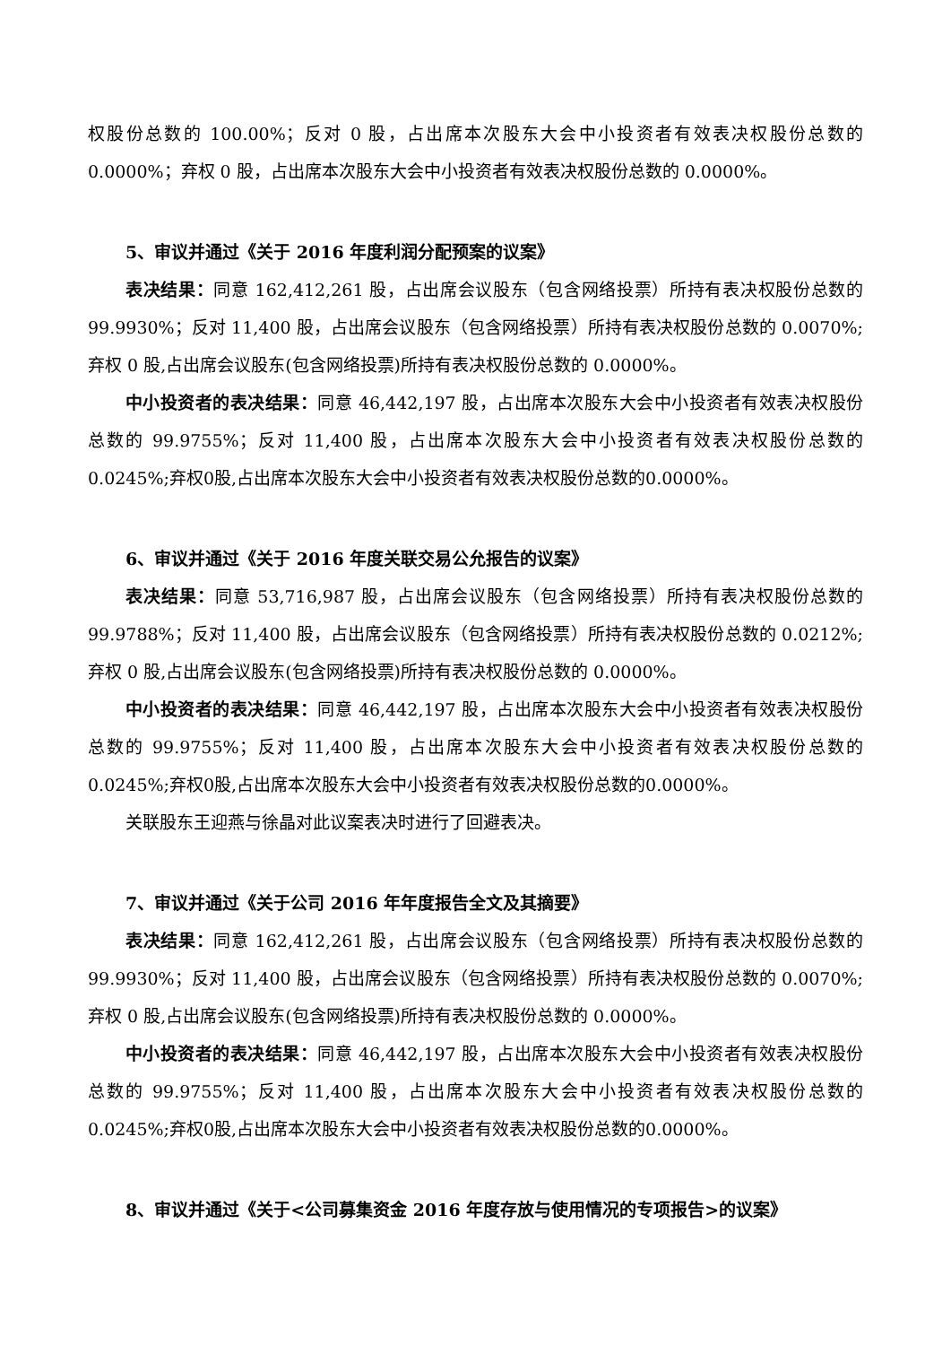权股份总数的 100.00%；反对 0 股，占出席本次股东大会中小投资者有效表决权股份总数的0.0000%；弃权 0 股，占出席本次股东大会中小投资者有效表决权股份总数的 0.0000%。
5、审议并通过《关于 2016 年度利润分配预案的议案》
表决结果：同意 162,412,261 股，占出席会议股东（包含网络投票）所持有表决权股份总数的 99.9930%；反对 11,400 股，占出席会议股东（包含网络投票）所持有表决权股份总数的 0.0070%;弃权 0 股,占出席会议股东(包含网络投票)所持有表决权股份总数的 0.0000%。
中小投资者的表决结果：同意 46,442,197 股，占出席本次股东大会中小投资者有效表决权股份总数的 99.9755%；反对 11,400 股，占出席本次股东大会中小投资者有效表决权股份总数的0.0245%;弃权0股,占出席本次股东大会中小投资者有效表决权股份总数的0.0000%。
6、审议并通过《关于 2016 年度关联交易公允报告的议案》
表决结果：同意 53,716,987 股，占出席会议股东（包含网络投票）所持有表决权股份总数的 99.9788%；反对 11,400 股，占出席会议股东（包含网络投票）所持有表决权股份总数的 0.0212%;弃权 0 股,占出席会议股东(包含网络投票)所持有表决权股份总数的 0.0000%。
中小投资者的表决结果：同意 46,442,197 股，占出席本次股东大会中小投资者有效表决权股份总数的 99.9755%；反对 11,400 股，占出席本次股东大会中小投资者有效表决权股份总数的0.0245%;弃权0股,占出席本次股东大会中小投资者有效表决权股份总数的0.0000%。
关联股东王迎燕与徐晶对此议案表决时进行了回避表决。
7、审议并通过《关于公司 2016 年年度报告全文及其摘要》
表决结果：同意 162,412,261 股，占出席会议股东（包含网络投票）所持有表决权股份总数的 99.9930%；反对 11,400 股，占出席会议股东（包含网络投票）所持有表决权股份总数的 0.0070%;弃权 0 股,占出席会议股东(包含网络投票)所持有表决权股份总数的 0.0000%。
中小投资者的表决结果：同意 46,442,197 股，占出席本次股东大会中小投资者有效表决权股份总数的 99.9755%；反对 11,400 股，占出席本次股东大会中小投资者有效表决权股份总数的0.0245%;弃权0股,占出席本次股东大会中小投资者有效表决权股份总数的0.0000%。
8、审议并通过《关于<公司募集资金 2016 年度存放与使用情况的专项报告>的议案》